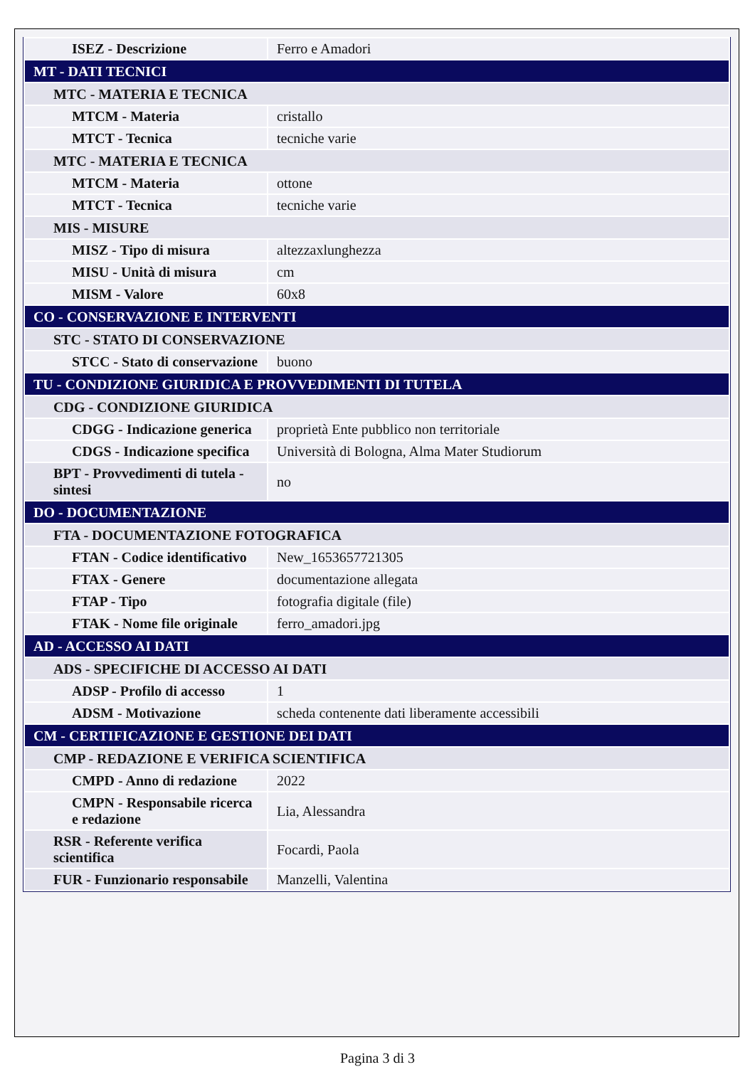| ISEZ - Descrizione | Ferro e Amadori |
| MT - DATI TECNICI | |
| MTC - MATERIA E TECNICA | |
| MTCM - Materia | cristallo |
| MTCT - Tecnica | tecniche varie |
| MTC - MATERIA E TECNICA | |
| MTCM - Materia | ottone |
| MTCT - Tecnica | tecniche varie |
| MIS - MISURE | |
| MISZ - Tipo di misura | altezzaxlunghezza |
| MISU - Unità di misura | cm |
| MISM - Valore | 60x8 |
| CO - CONSERVAZIONE E INTERVENTI | |
| STC - STATO DI CONSERVAZIONE | |
| STCC - Stato di conservazione | buono |
| TU - CONDIZIONE GIURIDICA E PROVVEDIMENTI DI TUTELA | |
| CDG - CONDIZIONE GIURIDICA | |
| CDGG - Indicazione generica | proprietà Ente pubblico non territoriale |
| CDGS - Indicazione specifica | Università di Bologna, Alma Mater Studiorum |
| BPT - Provvedimenti di tutela - sintesi | no |
| DO - DOCUMENTAZIONE | |
| FTA - DOCUMENTAZIONE FOTOGRAFICA | |
| FTAN - Codice identificativo | New_1653657721305 |
| FTAX - Genere | documentazione allegata |
| FTAP - Tipo | fotografia digitale (file) |
| FTAK - Nome file originale | ferro_amadori.jpg |
| AD - ACCESSO AI DATI | |
| ADS - SPECIFICHE DI ACCESSO AI DATI | |
| ADSP - Profilo di accesso | 1 |
| ADSM - Motivazione | scheda contenente dati liberamente accessibili |
| CM - CERTIFICAZIONE E GESTIONE DEI DATI | |
| CMP - REDAZIONE E VERIFICA SCIENTIFICA | |
| CMPD - Anno di redazione | 2022 |
| CMPN - Responsabile ricerca e redazione | Lia, Alessandra |
| RSR - Referente verifica scientifica | Focardi, Paola |
| FUR - Funzionario responsabile | Manzelli, Valentina |
Pagina 3 di 3